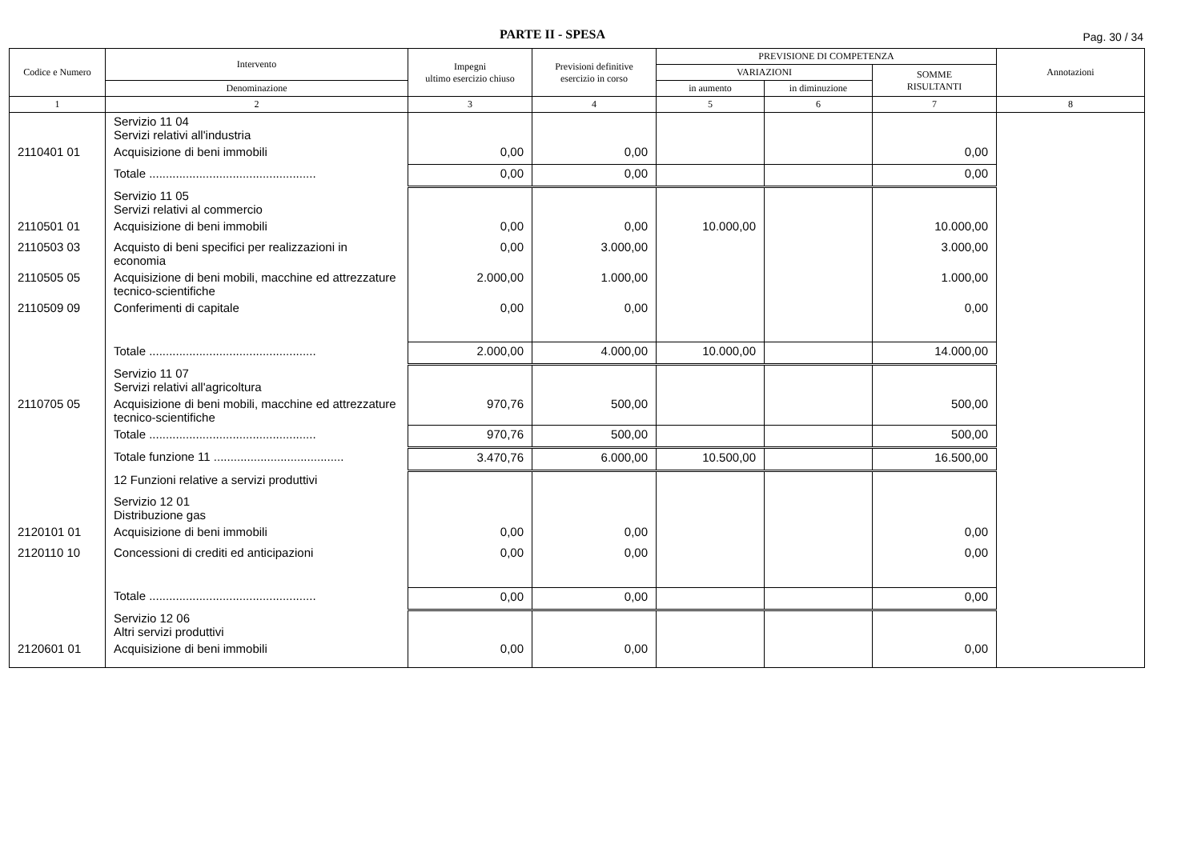PARTE II - SPESA
Pag. 30 / 34
| Codice e Numero | Intervento | Impegni ultimo esercizio chiuso | Previsioni definitive esercizio in corso | PREVISIONE DI COMPETENZA | | | Annotazioni |
| --- | --- | --- | --- | --- | --- | --- | --- |
| | | | | VARIAZIONI | | SOMME RISULTANTI | |
| | Denominazione | | | in aumento | in diminuzione | | |
| 1 | 2 | 3 | 4 | 5 | 6 | 7 | 8 |
| | Servizio 11 04 Servizi relativi all'industria | | | | | | |
| 2110401 01 | Acquisizione di beni immobili | 0,00 | 0,00 | | | 0,00 | |
| | Totale .................................................. | 0,00 | 0,00 | | | 0,00 | |
| | Servizio 11 05 Servizi relativi al commercio | | | | | | |
| 2110501 01 | Acquisizione di beni immobili | 0,00 | 0,00 | 10.000,00 | | 10.000,00 | |
| 2110503 03 | Acquisto di beni specifici per realizzazioni in economia | 0,00 | 3.000,00 | | | 3.000,00 | |
| 2110505 05 | Acquisizione di beni mobili, macchine ed attrezzature tecnico-scientifiche | 2.000,00 | 1.000,00 | | | 1.000,00 | |
| 2110509 09 | Conferimenti di capitale | 0,00 | 0,00 | | | 0,00 | |
| | Totale .................................................. | 2.000,00 | 4.000,00 | 10.000,00 | | 14.000,00 | |
| | Servizio 11 07 Servizi relativi all'agricoltura | | | | | | |
| 2110705 05 | Acquisizione di beni mobili, macchine ed attrezzature tecnico-scientifiche | 970,76 | 500,00 | | | 500,00 | |
| | Totale .................................................. | 970,76 | 500,00 | | | 500,00 | |
| | Totale funzione 11 ....................................... | 3.470,76 | 6.000,00 | 10.500,00 | | 16.500,00 | |
| | 12 Funzioni relative a servizi produttivi | | | | | | |
| | Servizio 12 01 Distribuzione gas | | | | | | |
| 2120101 01 | Acquisizione di beni immobili | 0,00 | 0,00 | | | 0,00 | |
| 2120110 10 | Concessioni di crediti ed anticipazioni | 0,00 | 0,00 | | | 0,00 | |
| | Totale .................................................. | 0,00 | 0,00 | | | 0,00 | |
| | Servizio 12 06 Altri servizi produttivi | | | | | | |
| 2120601 01 | Acquisizione di beni immobili | 0,00 | 0,00 | | | 0,00 | |